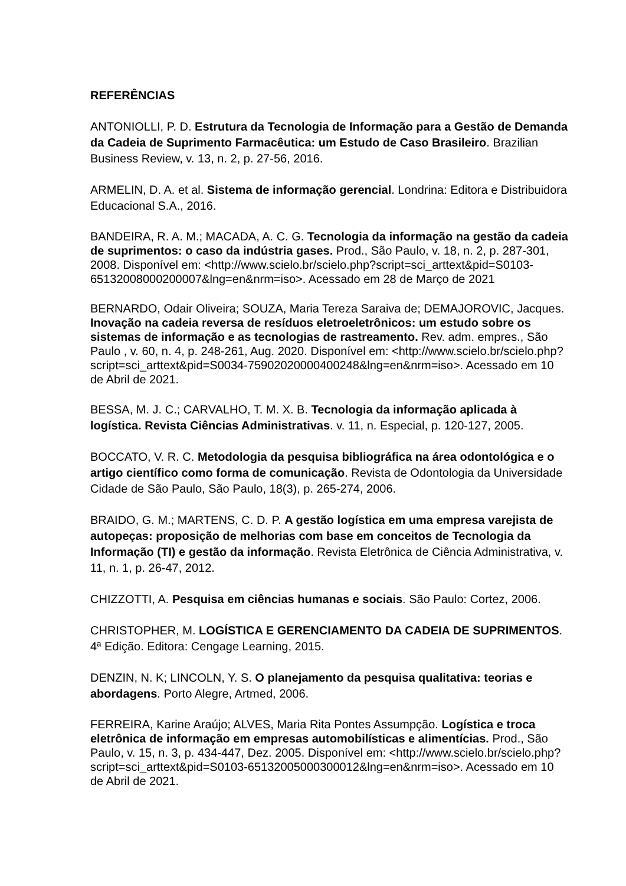REFERÊNCIAS
ANTONIOLLI, P. D. Estrutura da Tecnologia de Informação para a Gestão de Demanda da Cadeia de Suprimento Farmacêutica: um Estudo de Caso Brasileiro. Brazilian Business Review, v. 13, n. 2, p. 27-56, 2016.
ARMELIN, D. A. et al. Sistema de informação gerencial. Londrina: Editora e Distribuidora Educacional S.A., 2016.
BANDEIRA, R. A. M.; MACADA, A. C. G. Tecnologia da informação na gestão da cadeia de suprimentos: o caso da indústria gases. Prod., São Paulo, v. 18, n. 2, p. 287-301, 2008. Disponível em: <http://www.scielo.br/scielo.php?script=sci_arttext&pid=S0103-65132008000200007&lng=en&nrm=iso>. Acessado em 28 de Março de 2021
BERNARDO, Odair Oliveira; SOUZA, Maria Tereza Saraiva de; DEMAJOROVIC, Jacques. Inovação na cadeia reversa de resíduos eletroeletrônicos: um estudo sobre os sistemas de informação e as tecnologias de rastreamento. Rev. adm. empres., São Paulo , v. 60, n. 4, p. 248-261, Aug. 2020. Disponível em: <http://www.scielo.br/scielo.php?script=sci_arttext&pid=S0034-75902020000400248&lng=en&nrm=iso>. Acessado em 10 de Abril de 2021.
BESSA, M. J. C.; CARVALHO, T. M. X. B. Tecnologia da informação aplicada à logística. Revista Ciências Administrativas. v. 11, n. Especial, p. 120-127, 2005.
BOCCATO, V. R. C. Metodologia da pesquisa bibliográfica na área odontológica e o artigo científico como forma de comunicação. Revista de Odontologia da Universidade Cidade de São Paulo, São Paulo, 18(3), p. 265-274, 2006.
BRAIDO, G. M.; MARTENS, C. D. P. A gestão logística em uma empresa varejista de autopeças: proposição de melhorias com base em conceitos de Tecnologia da Informação (TI) e gestão da informação. Revista Eletrônica de Ciência Administrativa, v. 11, n. 1, p. 26-47, 2012.
CHIZZOTTI, A. Pesquisa em ciências humanas e sociais. São Paulo: Cortez, 2006.
CHRISTOPHER, M. LOGÍSTICA E GERENCIAMENTO DA CADEIA DE SUPRIMENTOS. 4ª Edição. Editora: Cengage Learning, 2015.
DENZIN, N. K; LINCOLN, Y. S. O planejamento da pesquisa qualitativa: teorias e abordagens. Porto Alegre, Artmed, 2006.
FERREIRA, Karine Araújo; ALVES, Maria Rita Pontes Assumpção. Logística e troca eletrônica de informação em empresas automobilísticas e alimentícias. Prod., São Paulo, v. 15, n. 3, p. 434-447, Dez. 2005. Disponível em: <http://www.scielo.br/scielo.php?script=sci_arttext&pid=S0103-65132005000300012&lng=en&nrm=iso>. Acessado em 10 de Abril de 2021.